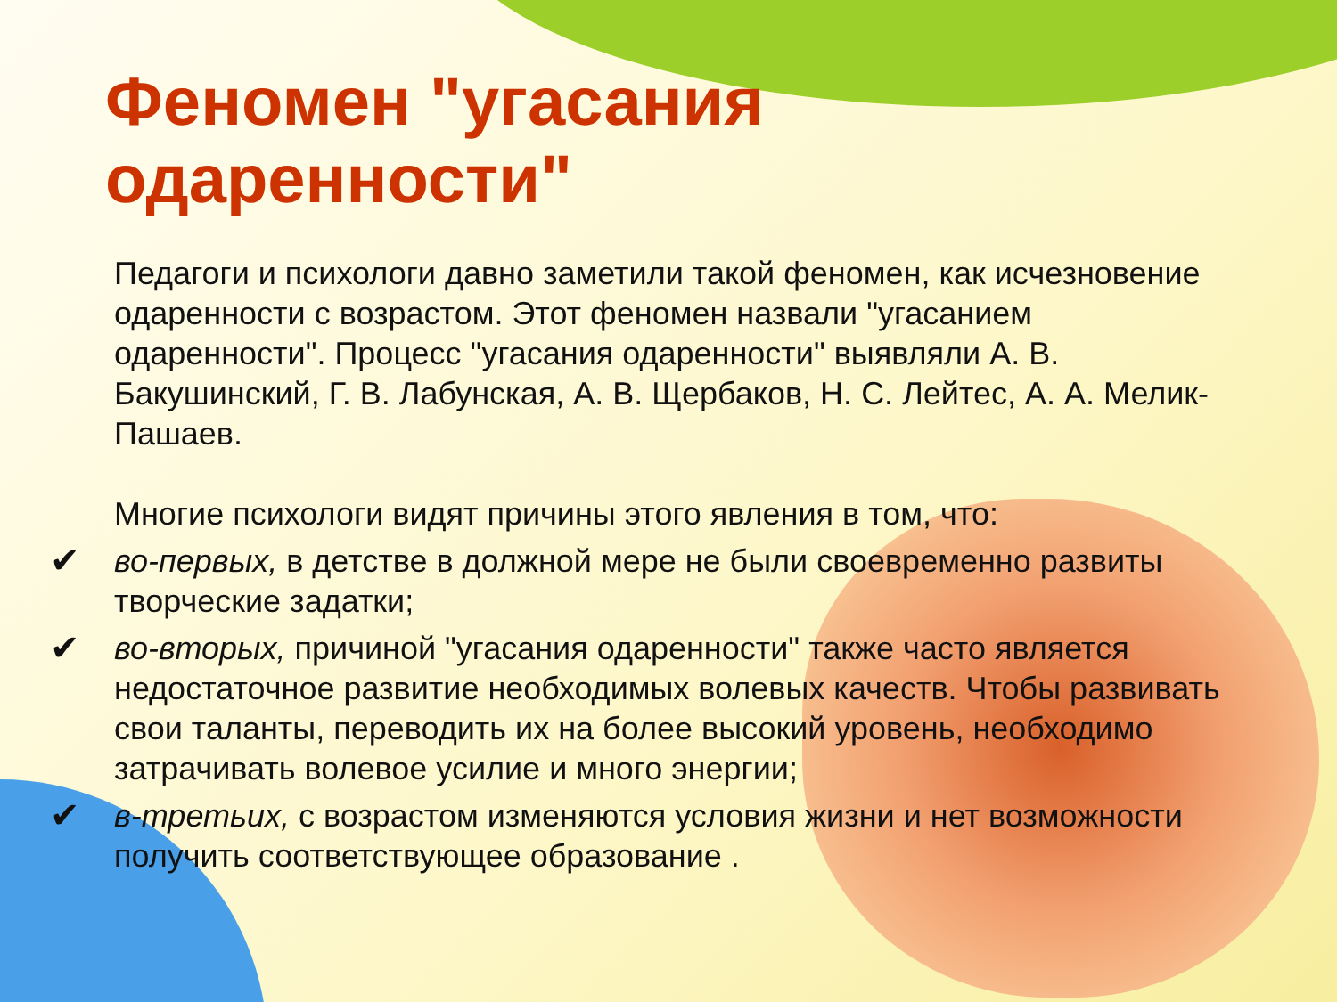Феномен "угасания одаренности"
Педагоги и психологи давно заметили такой феномен, как исчезновение одаренности с возрастом. Этот феномен назвали "угасанием одаренности". Процесс "угасания одаренности" выявляли А. В. Бакушинский, Г. В. Лабунская, А. В. Щербаков, Н. С. Лейтес, А. А. Мелик-Пашаев.
Многие психологи видят причины этого явления в том, что:
✔ во-первых, в детстве в должной мере не были своевременно развиты творческие задатки;
✔ во-вторых, причиной "угасания одаренности" также часто является недостаточное развитие необходимых волевых качеств. Чтобы развивать свои таланты, переводить их на более высокий уровень, необходимо затрачивать волевое усилие и много энергии;
✔ в-третьих, с возрастом изменяются условия жизни и нет возможности получить соответствующее образование .